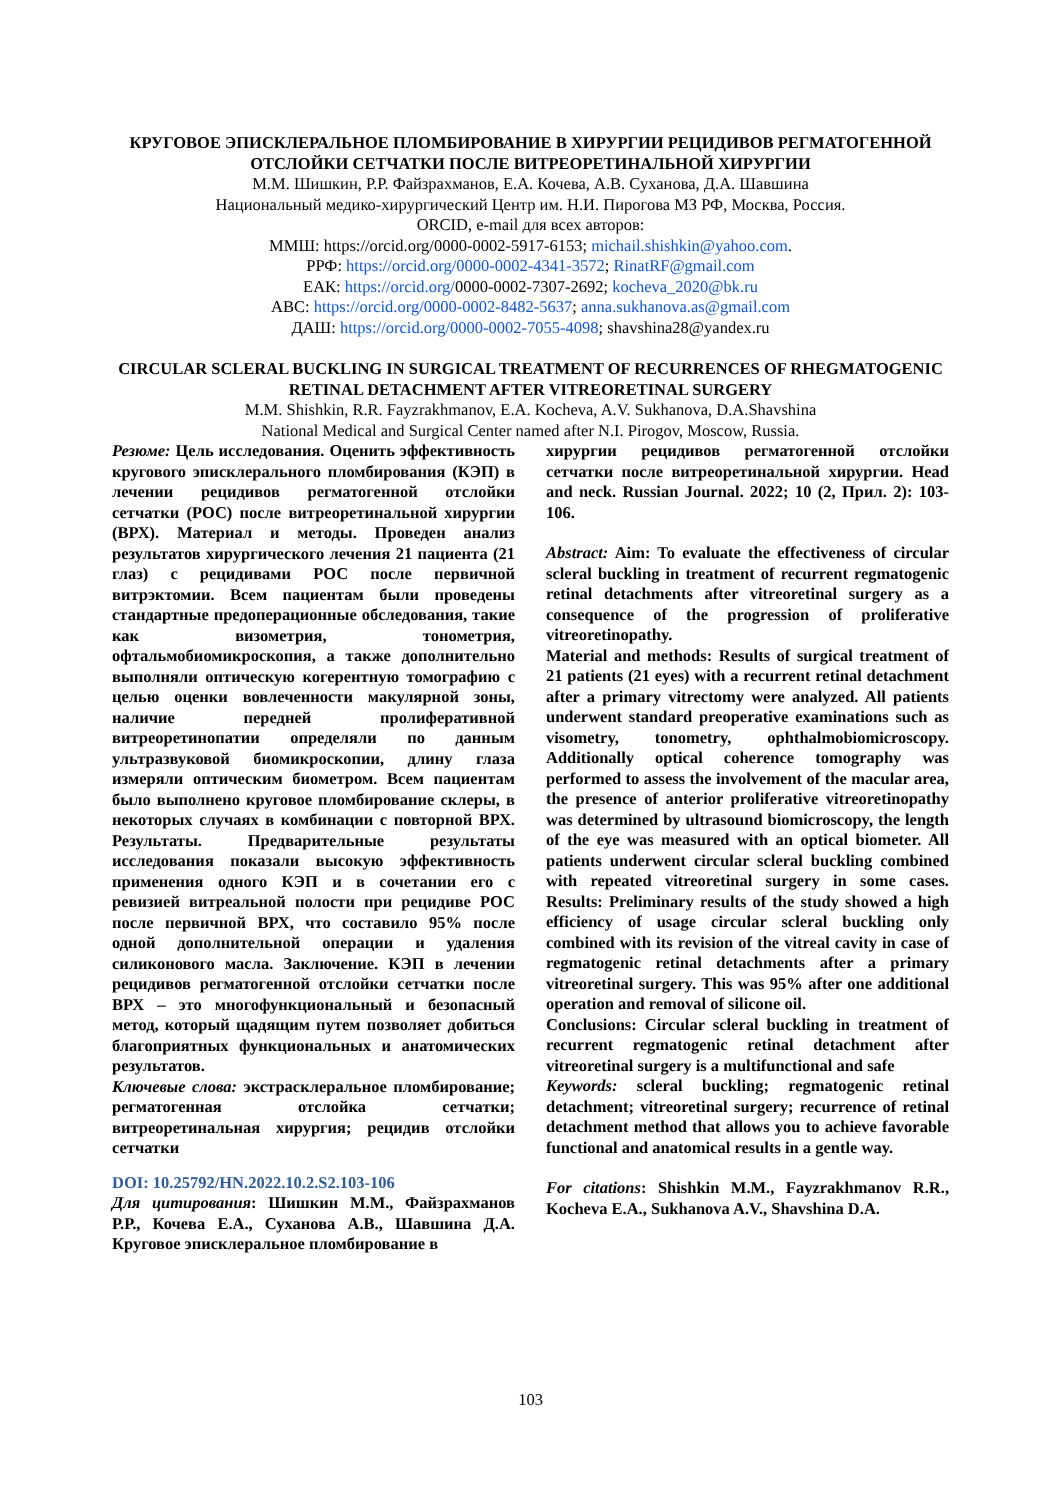КРУГОВОЕ ЭПИСКЛЕРАЛЬНОЕ ПЛОМБИРОВАНИЕ В ХИРУРГИИ РЕЦИДИВОВ РЕГМАТОГЕННОЙ ОТСЛОЙКИ СЕТЧАТКИ ПОСЛЕ ВИТРЕОРЕТИНАЛЬНОЙ ХИРУРГИИ
М.М. Шишкин, Р.Р. Файзрахманов, Е.А. Кочева, А.В. Суханова, Д.А. Шавшина
Национальный медико-хирургический Центр им. Н.И. Пирогова МЗ РФ, Москва, Россия.
ORCID, e-mail для всех авторов:
ММШ: https://orcid.org/0000-0002-5917-6153; michail.shishkin@yahoo.com.
РРФ: https://orcid.org/0000-0002-4341-3572; RinatRF@gmail.com
ЕАК: https://orcid.org/0000-0002-7307-2692; kocheva_2020@bk.ru
АВС: https://orcid.org/0000-0002-8482-5637; anna.sukhanova.as@gmail.com
ДАШ: https://orcid.org/0000-0002-7055-4098; shavshina28@yandex.ru
CIRCULAR SCLERAL BUCKLING IN SURGICAL TREATMENT OF RECURRENCES OF RHEGMATOGENIC RETINAL DETACHMENT AFTER VITREORETINAL SURGERY
M.M. Shishkin, R.R. Fayzrakhmanov, E.A. Kocheva, A.V. Sukhanova, D.A.Shavshina
National Medical and Surgical Center named after N.I. Pirogov, Moscow, Russia.
Резюме: Цель исследования. Оценить эффективность кругового эписклерального пломбирования (КЭП) в лечении рецидивов регматогенной отслойки сетчатки (РОС) после витреоретинальной хирургии (ВРХ). Материал и методы. Проведен анализ результатов хирургического лечения 21 пациента (21 глаз) с рецидивами РОС после первичной витрэктомии. Всем пациентам были проведены стандартные предоперационные обследования, такие как визометрия, тонометрия, офтальмобиомикроскопия, а также дополнительно выполняли оптическую когерентную томографию с целью оценки вовлеченности макулярной зоны, наличие передней пролиферативной витреоретинопатии определяли по данным ультразвуковой биомикроскопии, длину глаза измеряли оптическим биометром. Всем пациентам было выполнено круговое пломбирование склеры, в некоторых случаях в комбинации с повторной ВРХ. Результаты. Предварительные результаты исследования показали высокую эффективность применения одного КЭП и в сочетании его с ревизией витреальной полости при рецидиве РОС после первичной ВРХ, что составило 95% после одной дополнительной операции и удаления силиконового масла. Заключение. КЭП в лечении рецидивов регматогенной отслойки сетчатки после ВРХ – это многофункциональный и безопасный метод, который щадящим путем позволяет добиться благоприятных функциональных и анатомических результатов.
Ключевые слова: экстрасклеральное пломбирование; регматогенная отслойка сетчатки; витреоретинальная хирургия; рецидив отслойки сетчатки
DOI: 10.25792/HN.2022.10.2.S2.103-106
Для цитирования: Шишкин М.М., Файзрахманов Р.Р., Кочева Е.А., Суханова А.В., Шавшина Д.А. Круговое эписклеральное пломбирование в
хирургии рецидивов регматогенной отслойки сетчатки после витреоретинальной хирургии. Head and neck. Russian Journal. 2022; 10 (2, Прил. 2): 103-106.
Abstract: Aim: To evaluate the effectiveness of circular scleral buckling in treatment of recurrent regmatogenic retinal detachments after vitreoretinal surgery as a consequence of the progression of proliferative vitreoretinopathy.
Material and methods: Results of surgical treatment of 21 patients (21 eyes) with a recurrent retinal detachment after a primary vitrectomy were analyzed. All patients underwent standard preoperative examinations such as visometry, tonometry, ophthalmobiomicroscopy. Additionally optical coherence tomography was performed to assess the involvement of the macular area, the presence of anterior proliferative vitreoretinopathy was determined by ultrasound biomicroscopy, the length of the eye was measured with an optical biometer. All patients underwent circular scleral buckling combined with repeated vitreoretinal surgery in some cases. Results: Preliminary results of the study showed a high efficiency of usage circular scleral buckling only combined with its revision of the vitreal cavity in case of regmatogenic retinal detachments after a primary vitreoretinal surgery. This was 95% after one additional operation and removal of silicone oil.
Conclusions: Circular scleral buckling in treatment of recurrent regmatogenic retinal detachment after vitreoretinal surgery is a multifunctional and safe
Keywords: scleral buckling; regmatogenic retinal detachment; vitreoretinal surgery; recurrence of retinal detachment method that allows you to achieve favorable functional and anatomical results in a gentle way.
For citations: Shishkin M.M., Fayzrakhmanov R.R., Kocheva E.A., Sukhanova A.V., Shavshina D.A.
103